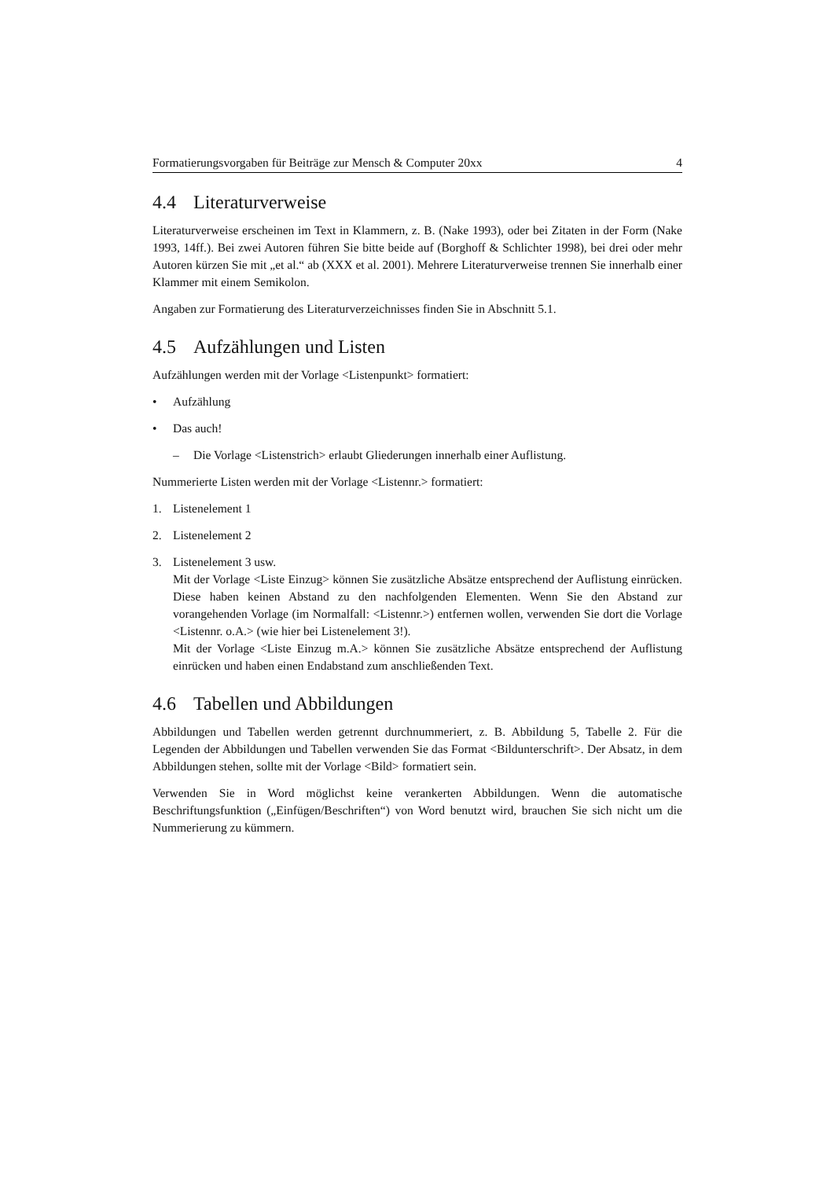Formatierungsvorgaben für Beiträge zur Mensch & Computer 20xx 4
4.4 Literaturverweise
Literaturverweise erscheinen im Text in Klammern, z. B. (Nake 1993), oder bei Zitaten in der Form (Nake 1993, 14ff.). Bei zwei Autoren führen Sie bitte beide auf (Borghoff & Schlichter 1998), bei drei oder mehr Autoren kürzen Sie mit „et al.“ ab (XXX et al. 2001). Mehrere Literaturverweise trennen Sie innerhalb einer Klammer mit einem Semikolon.
Angaben zur Formatierung des Literaturverzeichnisses finden Sie in Abschnitt 5.1.
4.5 Aufzählungen und Listen
Aufzählungen werden mit der Vorlage <Listenpunkt> formatiert:
• Aufzählung
• Das auch!
– Die Vorlage <Listenstrich> erlaubt Gliederungen innerhalb einer Auflistung.
Nummerierte Listen werden mit der Vorlage <Listennr.> formatiert:
1. Listenelement 1
2. Listenelement 2
3. Listenelement 3 usw.
Mit der Vorlage <Liste Einzug> können Sie zusätzliche Absätze entsprechend der Auflistung einrücken. Diese haben keinen Abstand zu den nachfolgenden Elementen. Wenn Sie den Abstand zur vorangehenden Vorlage (im Normalfall: <Listennr.>) entfernen wollen, verwenden Sie dort die Vorlage <Listennr. o.A.> (wie hier bei Listenelement 3!).
Mit der Vorlage <Liste Einzug m.A.> können Sie zusätzliche Absätze entsprechend der Auflistung einrücken und haben einen Endabstand zum anschließenden Text.
4.6 Tabellen und Abbildungen
Abbildungen und Tabellen werden getrennt durchnummeriert, z. B. Abbildung 5, Tabelle 2. Für die Legenden der Abbildungen und Tabellen verwenden Sie das Format <Bildunterschrift>. Der Absatz, in dem Abbildungen stehen, sollte mit der Vorlage <Bild> formatiert sein.
Verwenden Sie in Word möglichst keine verankerten Abbildungen. Wenn die automatische Beschriftungsfunktion („Einfügen/Beschriften“) von Word benutzt wird, brauchen Sie sich nicht um die Nummerierung zu kümmern.